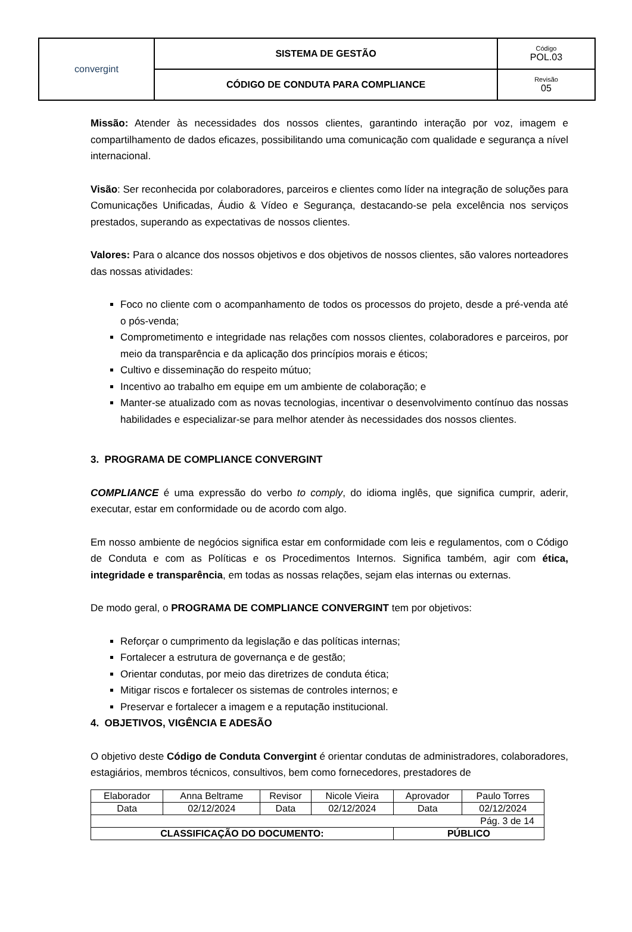| convergint | SISTEMA DE GESTÃO | Código POL.03 |
| | CÓDIGO DE CONDUTA PARA COMPLIANCE | Revisão 05 |
Missão: Atender às necessidades dos nossos clientes, garantindo interação por voz, imagem e compartilhamento de dados eficazes, possibilitando uma comunicação com qualidade e segurança a nível internacional.
Visão: Ser reconhecida por colaboradores, parceiros e clientes como líder na integração de soluções para Comunicações Unificadas, Áudio & Vídeo e Segurança, destacando-se pela excelência nos serviços prestados, superando as expectativas de nossos clientes.
Valores: Para o alcance dos nossos objetivos e dos objetivos de nossos clientes, são valores norteadores das nossas atividades:
Foco no cliente com o acompanhamento de todos os processos do projeto, desde a pré-venda até o pós-venda;
Comprometimento e integridade nas relações com nossos clientes, colaboradores e parceiros, por meio da transparência e da aplicação dos princípios morais e éticos;
Cultivo e disseminação do respeito mútuo;
Incentivo ao trabalho em equipe em um ambiente de colaboração; e
Manter-se atualizado com as novas tecnologias, incentivar o desenvolvimento contínuo das nossas habilidades e especializar-se para melhor atender às necessidades dos nossos clientes.
3. PROGRAMA DE COMPLIANCE CONVERGINT
COMPLIANCE é uma expressão do verbo to comply, do idioma inglês, que significa cumprir, aderir, executar, estar em conformidade ou de acordo com algo.
Em nosso ambiente de negócios significa estar em conformidade com leis e regulamentos, com o Código de Conduta e com as Políticas e os Procedimentos Internos. Significa também, agir com ética, integridade e transparência, em todas as nossas relações, sejam elas internas ou externas.
De modo geral, o PROGRAMA DE COMPLIANCE CONVERGINT tem por objetivos:
Reforçar o cumprimento da legislação e das políticas internas;
Fortalecer a estrutura de governança e de gestão;
Orientar condutas, por meio das diretrizes de conduta ética;
Mitigar riscos e fortalecer os sistemas de controles internos; e
Preservar e fortalecer a imagem e a reputação institucional.
4. OBJETIVOS, VIGÊNCIA E ADESÃO
O objetivo deste Código de Conduta Convergint é orientar condutas de administradores, colaboradores, estagiários, membros técnicos, consultivos, bem como fornecedores, prestadores de
| Elaborador | Anna Beltrame | Revisor | Nicole Vieira | Aprovador | Paulo Torres |
| Data | 02/12/2024 | Data | 02/12/2024 | Data | 02/12/2024 |
| Pág. 3 de 14 | | | | | |
| CLASSIFICAÇÃO DO DOCUMENTO: | | | | PÚBLICO | |